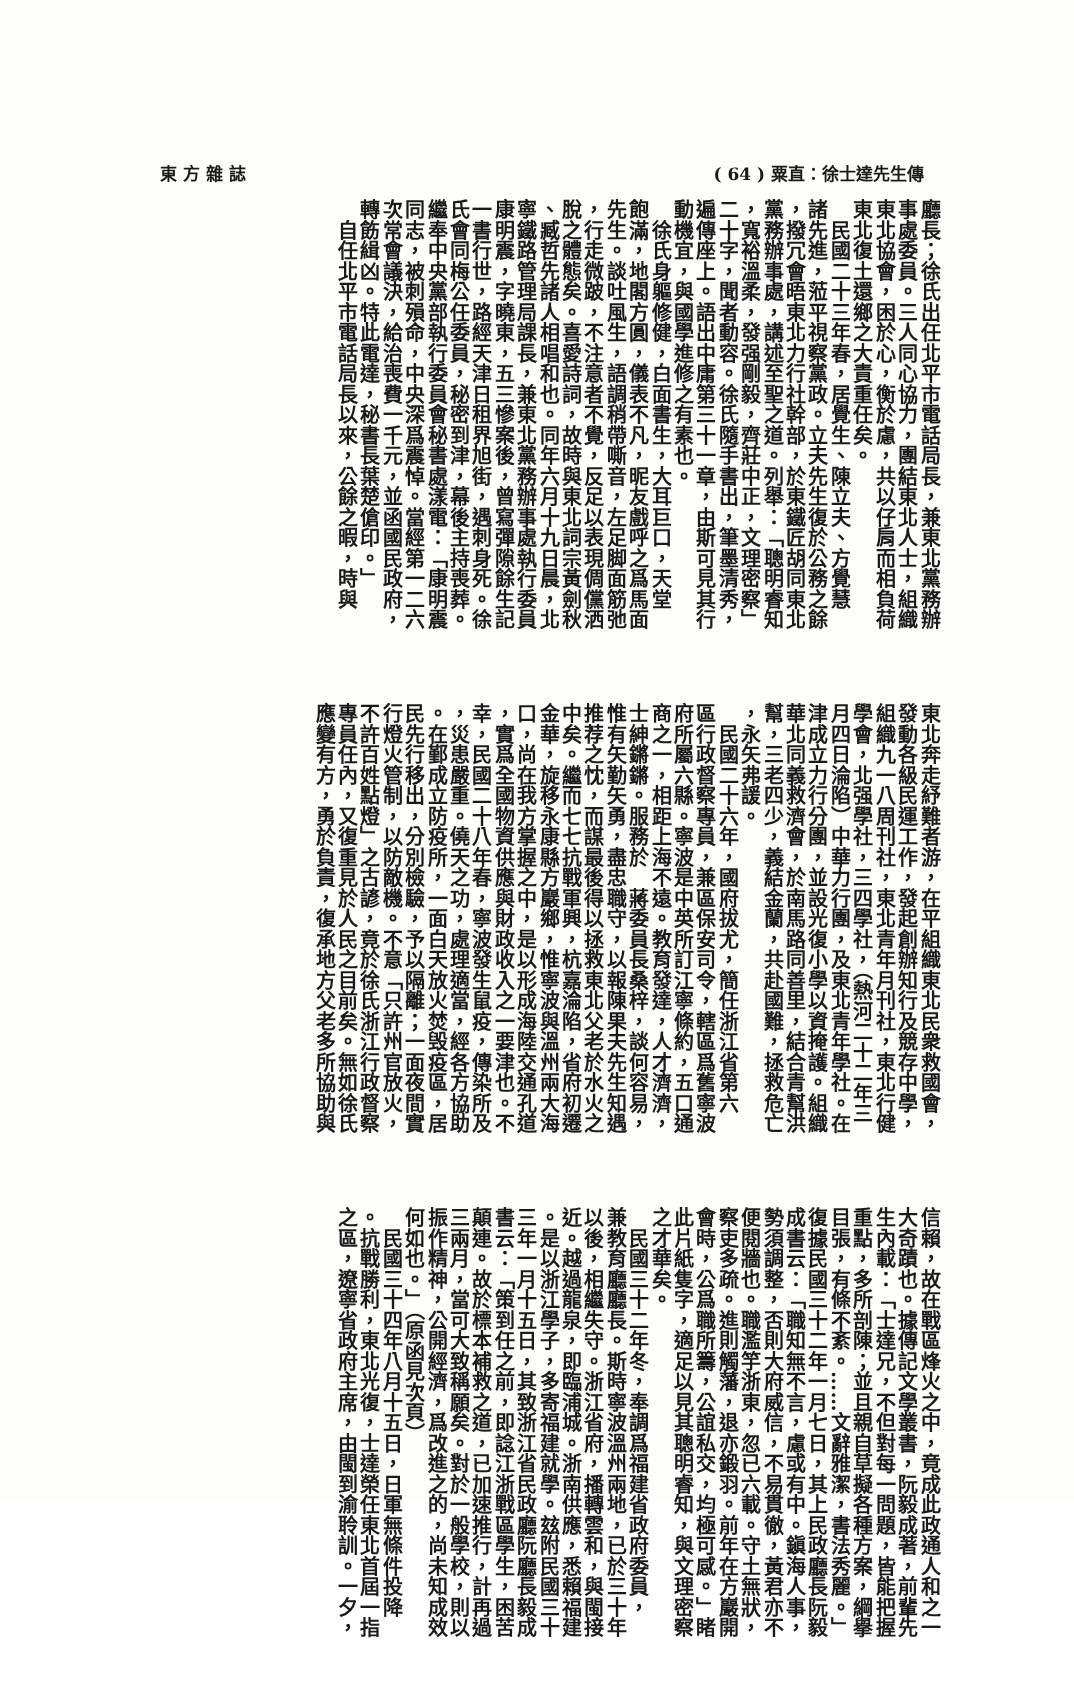( 64 ) 粟直：徐士達先生傳 東 方 雜 誌
廳長；徐氏出任北平市電話局長，兼東北黨務辦
事處委員。三人同心協力，團結東北人士，組織
東北協會，困於心，衡於慮，共以仔肩而相負荷
東北復土還鄉之大責重任矣。
　民國二十三年春，居覺生、陳立夫、方覺慧
諸先進，蒞平視察黨政。立夫先生復於公務之餘
，撥冗會晤東北力行社幹部，於東鐵匠胡同東北
黨務辦事處，講述至聖之道。列舉：「聰明睿知
，寬裕溫柔，發强剛毅，齊莊中正，文理密察」
二十字，聞者動容。徐氏隨手書出，筆墨清秀，
遍傳座上。語出中庸第三十一章，由斯可見其行
動機宜，與國學進修之有素也。
　徐氏身軀修健，白面書生，大耳巨口，天堂
飽滿，地閣方圓，儀表不凡，昵友戲呼之爲馬面
先生。談吐風生，語調稍帶嘶音，左足脚面筋弛
，行走微跛，不注意者不覺，反足以表現倜儻洒
脫之體態矣。喜愛詩詞，故時與東北詞宗黃劍秋
、臧哲先諸人相唱和也。同年六月十九日晨，北
寧鐵路管理局課長，兼東北黨務辦事處執行委員
康明震，字曉東，五三慘案後，曾寫彈隙餘生記
一書行世，路經天津日租界旭街，遇刺身死。徐
氏會同梅公任委員，秘密到津，幕後主持喪葬。
繼奉中央黨部執行委員會秘書處漾電：「康明震
同志，被刺殞命，中央深爲震悼。當經第一二六
次常會議決，給治喪費一千元，並函國民政府，
轉飭緝凶。特此電達，秘書長葉楚傖印。」
　自任北平市電話局長以來，公餘之暇，時與
東北奔走紓難者游，在平組織東北民衆救國會，
發動各級民運工作，發起創辦知行及競存中學，
組織九一八周刊社，東北青年月刊社，東北行健
學會，北强學社，三四學社，（熱河二十二年三
月四日淪陷）中華力行團，及東北青年學社。在
津成立力行分團，並設光復小學以資掩護。組織
華北同義救濟會，於南馬路同善里，結合青幫洪
幫，三老四少，義結金蘭，共赴國難，拯救危亡
，永矢弗諼。
　民國二十六年，國府拔尤，簡任浙江省第六
區行政督察專員，兼區保安司令，轄區爲舊寧波
府所屬六縣。寧波是中英所訂江寧條約，五口通
商之一，相距上海不遠。教育發達，人才濟濟，
士紳鏘鏘。服務於　蔣委員長桑梓，談何容易，
惟有矢勤矢勇，盡忠職守，以報陳果夫先生知遇
推荐之忱，而謀最後得以拯救東北父老於水火之
中矣。繼而七七抗戰軍興，杭嘉淪陷，省府初遷
金華，旋移永康縣方巖鄉，惟寧波與溫州兩大海
口，尚在我方掌握之中，是以形成海陸交通孔道
，實爲全國物資供應與財政收入之一要津也。不
幸，民國二十八年春，寧波發生鼠疫，傳染所及
，災患嚴重。僥天之功，處理適當，經各方協助
。在鄞成立防疫所，一面白天放火焚毁疫區，居
民先行移出，分別檢驗，予以隔離；一面夜間實
行燈火管制，以防敵機。不意「只許州官放火，
不許百姓點燈」之古諺，竟於徐氏浙江行政督察
專員任內，又復重見於人民之目前矣。無如徐氏
應變有方，勇於負責，復承地方父老多所協助與
信賴，故在戰區烽火之中，竟成此政通人和之一
大奇蹟也。據傳記文學叢書，阮毅成著，前輩先
生內載：「士達兄，不但對每一問題，皆能把握
重點，多所剖陳；並且親自草擬各種方案，綱擧
目張，有條不紊。……文辭雅潔，書法秀麗。」
復據民國三十二年一月七日，其上民政廳長阮毅
成書云：「職知無不言，慮或有中。鎭海人事，
勢須調整，否則大府威信，不易貫徹，黃君亦不
便閱牆也。職濫竽浙東，忽已六載。守土無狀，
察吏多疏。進則觸藩，退亦鍛羽。前年在方巖開
會時，公爲職所籌，公誼私交，均極可感。」睹
此片紙隻字，適足以見其聰明睿知，與文理密察
之才華矣。
　民國三十二年冬，奉調爲福建省政府委員，
兼教育廳廳長。斯時寧波溫州兩地，已於三十年
以後，相繼失守。浙江省府，播轉雲和，與閩接
近。越過龍泉，即臨浦城。浙南供應，悉賴福建
。是以浙江學子，多寄福建就學。玆附民國三十
三年一月十五日，其致浙江省民政廳阮廳長毅成
書云：「策到任之前，即諗江浙戰區學生，困苦
顛連。故於標本補救之道，已加速推行，計再過
三兩月，當可大致稱願矣。對於一般學校，則以
振作精神，公開經濟，爲改進之的，尚未知成效
何如也。」（原函見次頁）
　民國三十四年八月十五日，日軍無條件投降
。抗戰勝利，東北光復，士達榮任東北首屆一指
之區，遼寧省政府主席，由閩到渝聆訓。一夕，